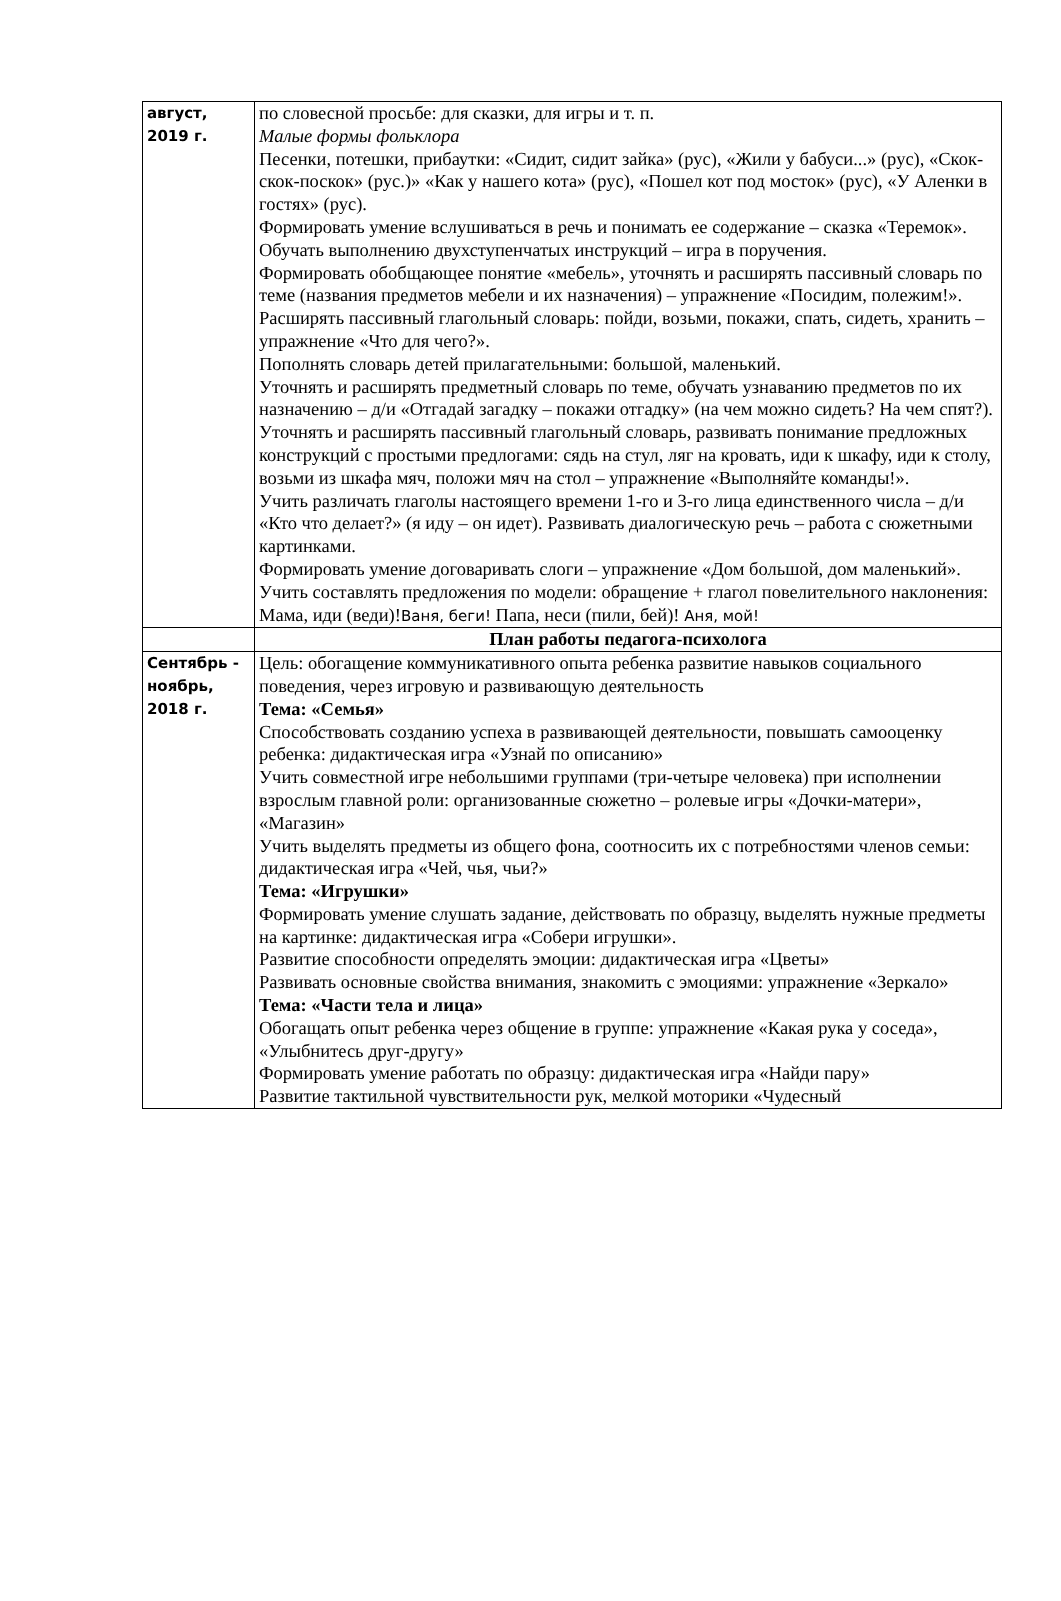| август, 2019 г. | по словесной просьбе: для сказки, для игры и т. п. Малые формы фольклора Песенки, потешки, прибаутки: «Сидит, сидит зайка» (рус), «Жили у бабуси...» (рус), «Скок-скок-поскок» (рус.)» «Как у нашего кота» (рус), «Пошел кот под мосток» (рус), «У Аленки в гостях» (рус). Формировать умение вслушиваться в речь и понимать ее содержание – сказка «Теремок». Обучать выполнению двухступенчатых инструкций – игра в поручения. Формировать обобщающее понятие «мебель», уточнять и расширять пассивный словарь по теме (названия предметов мебели и их назначения) – упражнение «Посидим, полежим!». Расширять пассивный глагольный словарь: пойди, возьми, покажи, спать, сидеть, хранить – упражнение «Что для чего?». Пополнять словарь детей прилагательными: большой, маленький. Уточнять и расширять предметный словарь по теме, обучать узнаванию предметов по их назначению – д/и «Отгадай загадку – покажи отгадку» (на чем можно сидеть? На чем спят?). Уточнять и расширять пассивный глагольный словарь, развивать понимание предложных конструкций с простыми предлогами: сядь на стул, ляг на кровать, иди к шкафу, иди к столу, возьми из шкафа мяч, положи мяч на стол – упражнение «Выполняйте команды!». Учить различать глаголы настоящего времени 1-го и 3-го лица единственного числа – д/и «Кто что делает?» (я иду – он идет). Развивать диалогическую речь – работа с сюжетными картинками. Формировать умение договаривать слоги – упражнение «Дом большой, дом маленький». Учить составлять предложения по модели: обращение + глагол повелительного наклонения: Мама, иди (веди)! Ваня, беги! Папа, неси (пили, бей)! Аня, мой! |
| | План работы педагога-психолога |
| Сентябрь - ноябрь, 2018 г. | Цель: обогащение коммуникативного опыта ребенка развитие навыков социального поведения, через игровую и развивающую деятельность Тема: «Семья» Способствовать созданию успеха в развивающей деятельности, повышать самооценку ребенка: дидактическая игра «Узнай по описанию» Учить совместной игре небольшими группами (три-четыре человека) при исполнении взрослым главной роли: организованные сюжетно – ролевые игры «Дочки-матери», «Магазин» Учить выделять предметы из общего фона, соотносить их с потребностями членов семьи: дидактическая игра «Чей, чья, чьи?» Тема: «Игрушки» Формировать умение слушать задание, действовать по образцу, выделять нужные предметы на картинке: дидактическая игра «Собери игрушки». Развитие способности определять эмоции: дидактическая игра «Цветы» Развивать основные свойства внимания, знакомить с эмоциями: упражнение «Зеркало» Тема: «Части тела и лица» Обогащать опыт ребенка через общение в группе: упражнение «Какая рука у соседа», «Улыбнитесь друг-другу» Формировать умение работать по образцу: дидактическая игра «Найди пару» Развитие тактильной чувствительности рук, мелкой моторики «Чудесный |